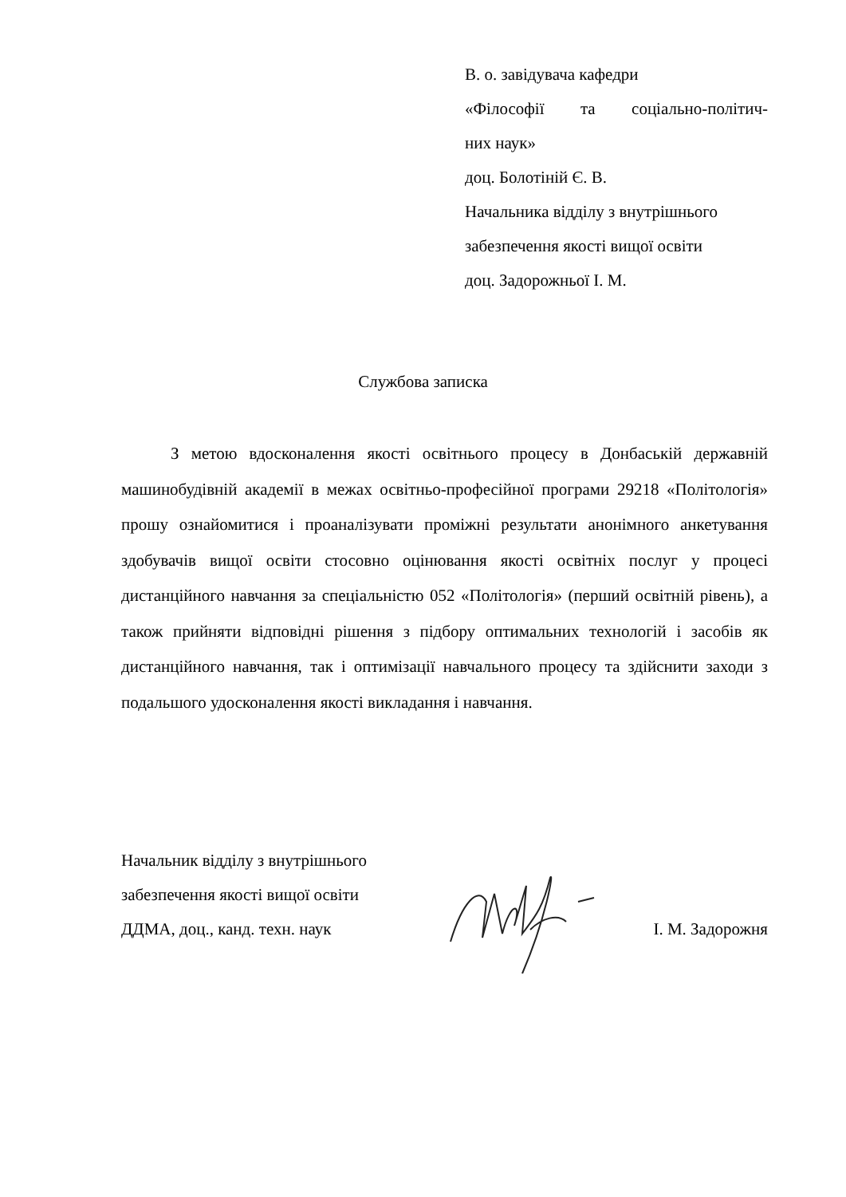В. о. завідувача кафедри
«Філософії та соціально-політич-
них наук»
доц. Болотіній Є. В.
Начальника відділу з внутрішнього
забезпечення якості вищої освіти
доц. Задорожньої І. М.
Службова записка
З метою вдосконалення якості освітнього процесу в Донбаській державній машинобудівній академії в межах освітньо-професійної програми 29218 «Політологія» прошу ознайомитися і проаналізувати проміжні результати анонімного анкетування здобувачів вищої освіти стосовно оцінювання якості освітніх послуг у процесі дистанційного навчання за спеціальністю 052 «Політологія» (перший освітній рівень), а також прийняти відповідні рішення з підбору оптимальних технологій і засобів як дистанційного навчання, так і оптимізації навчального процесу та здійснити заходи з подальшого удосконалення якості викладання і навчання.
Начальник відділу з внутрішнього
забезпечення якості вищої освіти
ДДМА, доц., канд. техн. наук І. М. Задорожня